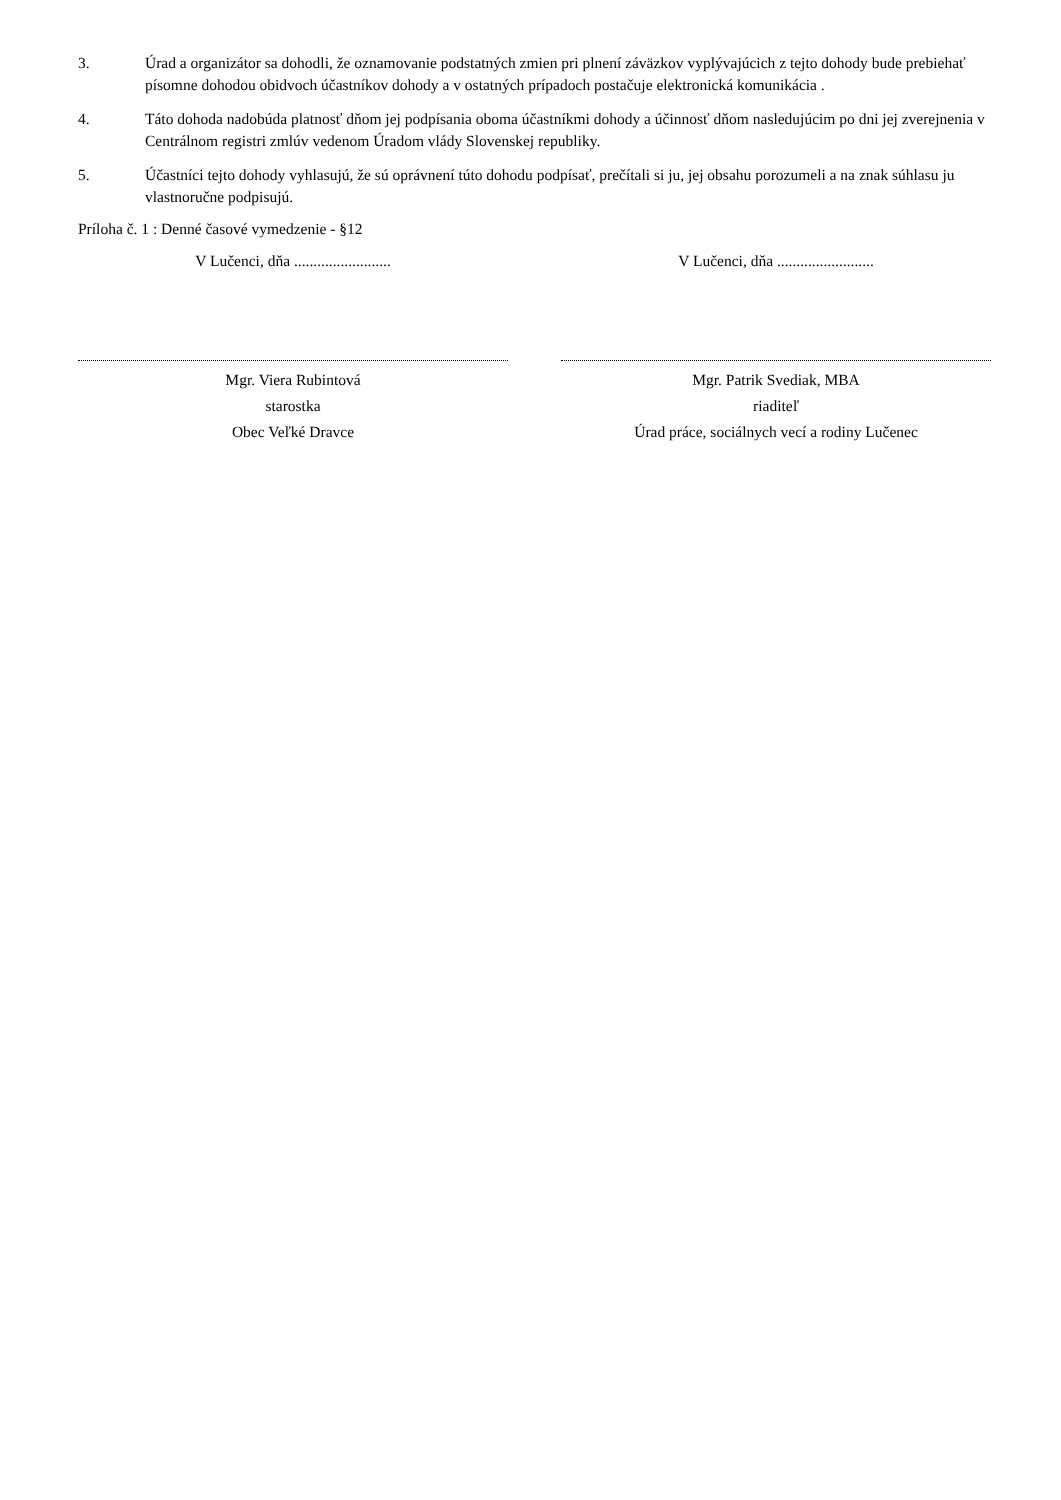3. Úrad a organizátor sa dohodli, že oznamovanie podstatných zmien pri plnení záväzkov vyplývajúcich z tejto dohody bude prebiehať písomne dohodou obidvoch účastníkov dohody a v ostatných prípadoch postačuje elektronická komunikácia .
4. Táto dohoda nadobúda platnosť dňom jej podpísania oboma účastníkmi dohody a účinnosť dňom nasledujúcim po dni jej zverejnenia v Centrálnom registri zmlúv vedenom Úradom vlády Slovenskej republiky.
5. Účastníci tejto dohody vyhlasujú, že sú oprávnení túto dohodu podpísať, prečítali si ju, jej obsahu porozumeli a na znak súhlasu ju vlastnoručne podpisujú.
Príloha č. 1 : Denné časové vymedzenie - §12
V Lučenci, dňa .........................
Mgr. Viera Rubintová
starostka
Obec Veľké Dravce
V Lučenci, dňa .........................
Mgr. Patrik Svediak, MBA
riaditeľ
Úrad práce, sociálnych vecí a rodiny Lučenec